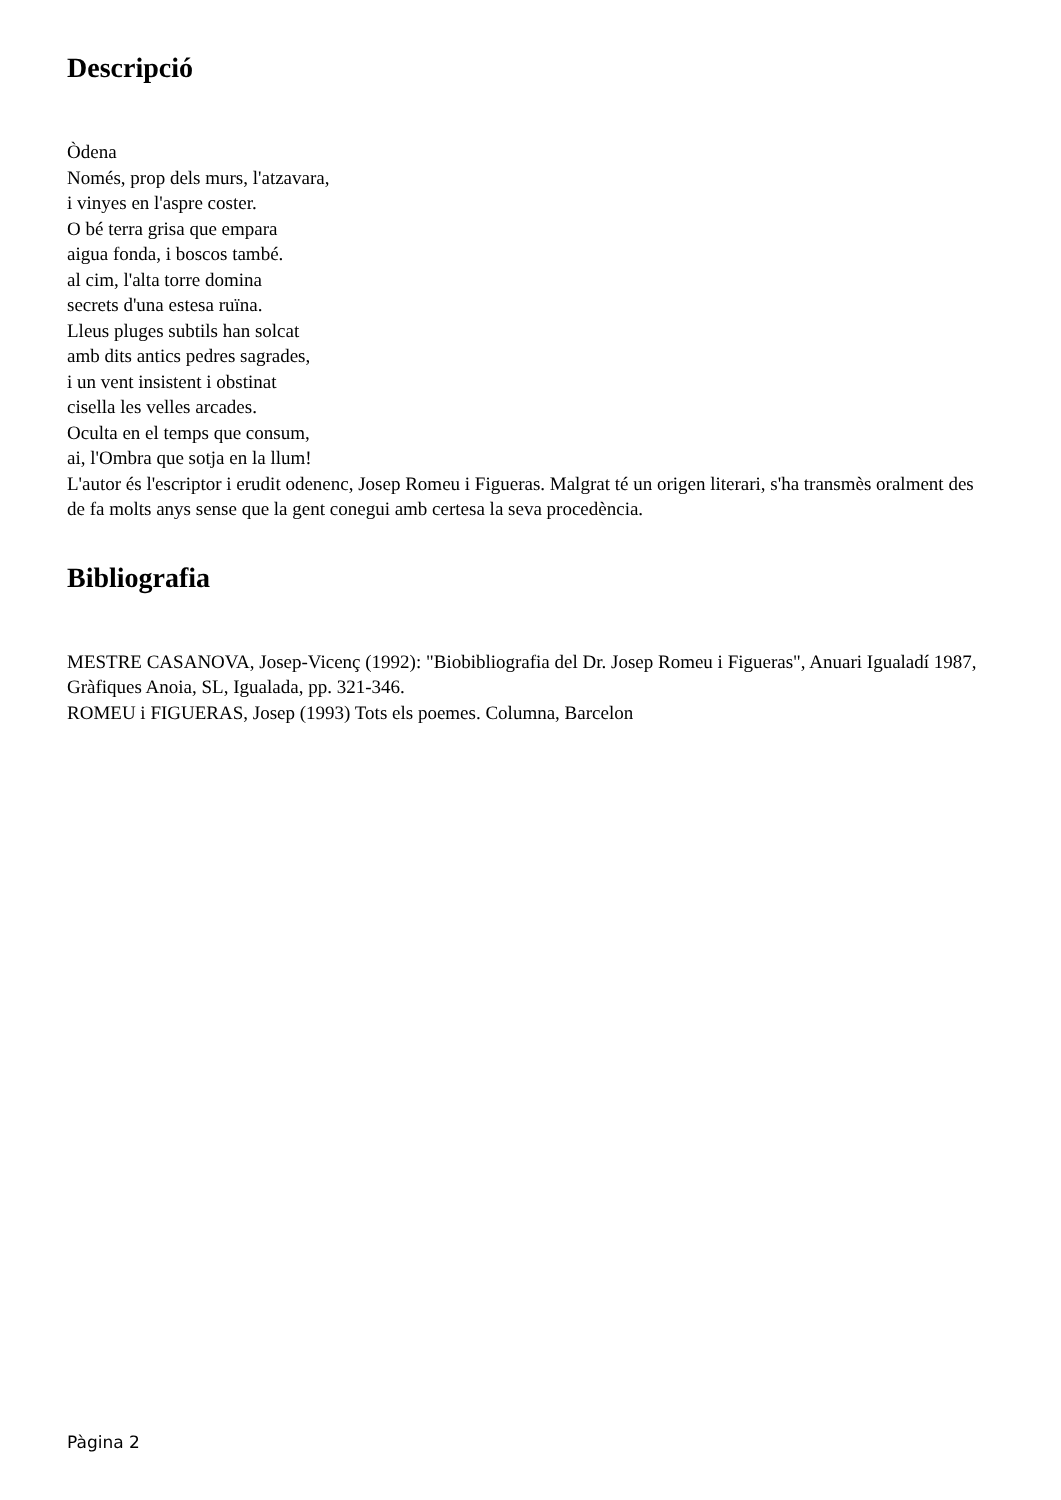Descripció
Òdena
Només, prop dels murs, l'atzavara,
i vinyes en l'aspre coster.
O bé terra grisa que empara
aigua fonda, i boscos també.
al cim, l'alta torre domina
secrets d'una estesa ruïna.
Lleus pluges subtils han solcat
amb dits antics pedres sagrades,
i un vent insistent i obstinat
cisella les velles arcades.
Oculta en el temps que consum,
ai, l'Ombra que sotja en la llum!
L'autor és l'escriptor i erudit odenenc, Josep Romeu i Figueras. Malgrat té un origen literari, s'ha transmès oralment des de fa molts anys sense que la gent conegui amb certesa la seva procedència.
Bibliografia
MESTRE CASANOVA, Josep-Vicenç (1992): "Biobibliografia del Dr. Josep Romeu i Figueras", Anuari Igualadí 1987, Gràfiques Anoia, SL, Igualada, pp. 321-346.
ROMEU i FIGUERAS, Josep (1993) Tots els poemes. Columna, Barcelon
Pàgina 2